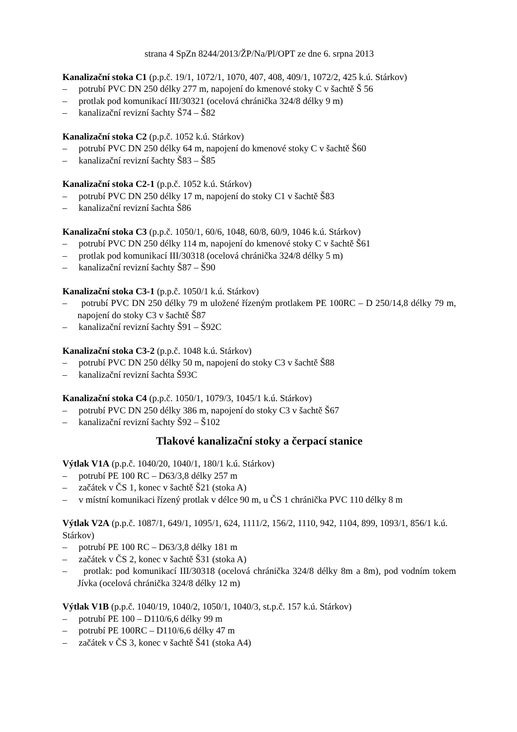strana 4 SpZn 8244/2013/ŽP/Na/Pl/OPT ze dne 6. srpna 2013
Kanalizační stoka C1 (p.p.č. 19/1, 1072/1, 1070, 407, 408, 409/1, 1072/2, 425 k.ú. Stárkov)
– potrubí PVC DN 250 délky 277 m, napojení do kmenové stoky C v šachtě Š 56
– protlak pod komunikací III/30321 (ocelová chránička 324/8 délky 9 m)
– kanalizační revizní šachty Š74 – Š82
Kanalizační stoka C2 (p.p.č. 1052 k.ú. Stárkov)
– potrubí PVC DN 250 délky 64 m, napojení do kmenové stoky C v šachtě Š60
– kanalizační revizní šachty Š83 – Š85
Kanalizační stoka C2-1 (p.p.č. 1052 k.ú. Stárkov)
– potrubí PVC DN 250 délky 17 m, napojení do stoky C1 v šachtě Š83
– kanalizační revizní šachta Š86
Kanalizační stoka C3 (p.p.č. 1050/1, 60/6, 1048, 60/8, 60/9, 1046 k.ú. Stárkov)
– potrubí PVC DN 250 délky 114 m, napojení do kmenové stoky C v šachtě Š61
– protlak pod komunikací III/30318 (ocelová chránička 324/8 délky 5 m)
– kanalizační revizní šachty Š87 – Š90
Kanalizační stoka C3-1 (p.p.č. 1050/1 k.ú. Stárkov)
– potrubí PVC DN 250 délky 79 m uložené řízeným protlakem PE 100RC – D 250/14,8 délky 79 m, napojení do stoky C3 v šachtě Š87
– kanalizační revizní šachty Š91 – Š92C
Kanalizační stoka C3-2 (p.p.č. 1048 k.ú. Stárkov)
– potrubí PVC DN 250 délky 50 m, napojení do stoky C3 v šachtě Š88
– kanalizační revizní šachta Š93C
Kanalizační stoka C4 (p.p.č. 1050/1, 1079/3, 1045/1 k.ú. Stárkov)
– potrubí PVC DN 250 délky 386 m, napojení do stoky C3 v šachtě Š67
– kanalizační revizní šachty Š92 – Š102
Tlakové kanalizační stoky a čerpací stanice
Výtlak V1A (p.p.č. 1040/20, 1040/1, 180/1 k.ú. Stárkov)
– potrubí PE 100 RC – D63/3,8 délky 257 m
– začátek v ČS 1, konec v šachtě Š21 (stoka A)
– v místní komunikaci řízený protlak v délce 90 m, u ČS 1 chránička PVC 110 délky 8 m
Výtlak V2A (p.p.č. 1087/1, 649/1, 1095/1, 624, 1111/2, 156/2, 1110, 942, 1104, 899, 1093/1, 856/1 k.ú. Stárkov)
– potrubí PE 100 RC – D63/3,8 délky 181 m
– začátek v ČS 2, konec v šachtě Š31 (stoka A)
– protlak: pod komunikací III/30318 (ocelová chránička 324/8 délky 8m a 8m), pod vodním tokem Jívka (ocelová chránička 324/8 délky 12 m)
Výtlak V1B (p.p.č. 1040/19, 1040/2, 1050/1, 1040/3, st.p.č. 157 k.ú. Stárkov)
– potrubí PE 100 – D110/6,6 délky 99 m
– potrubí PE 100RC – D110/6,6 délky 47 m
– začátek v ČS 3, konec v šachtě Š41 (stoka A4)